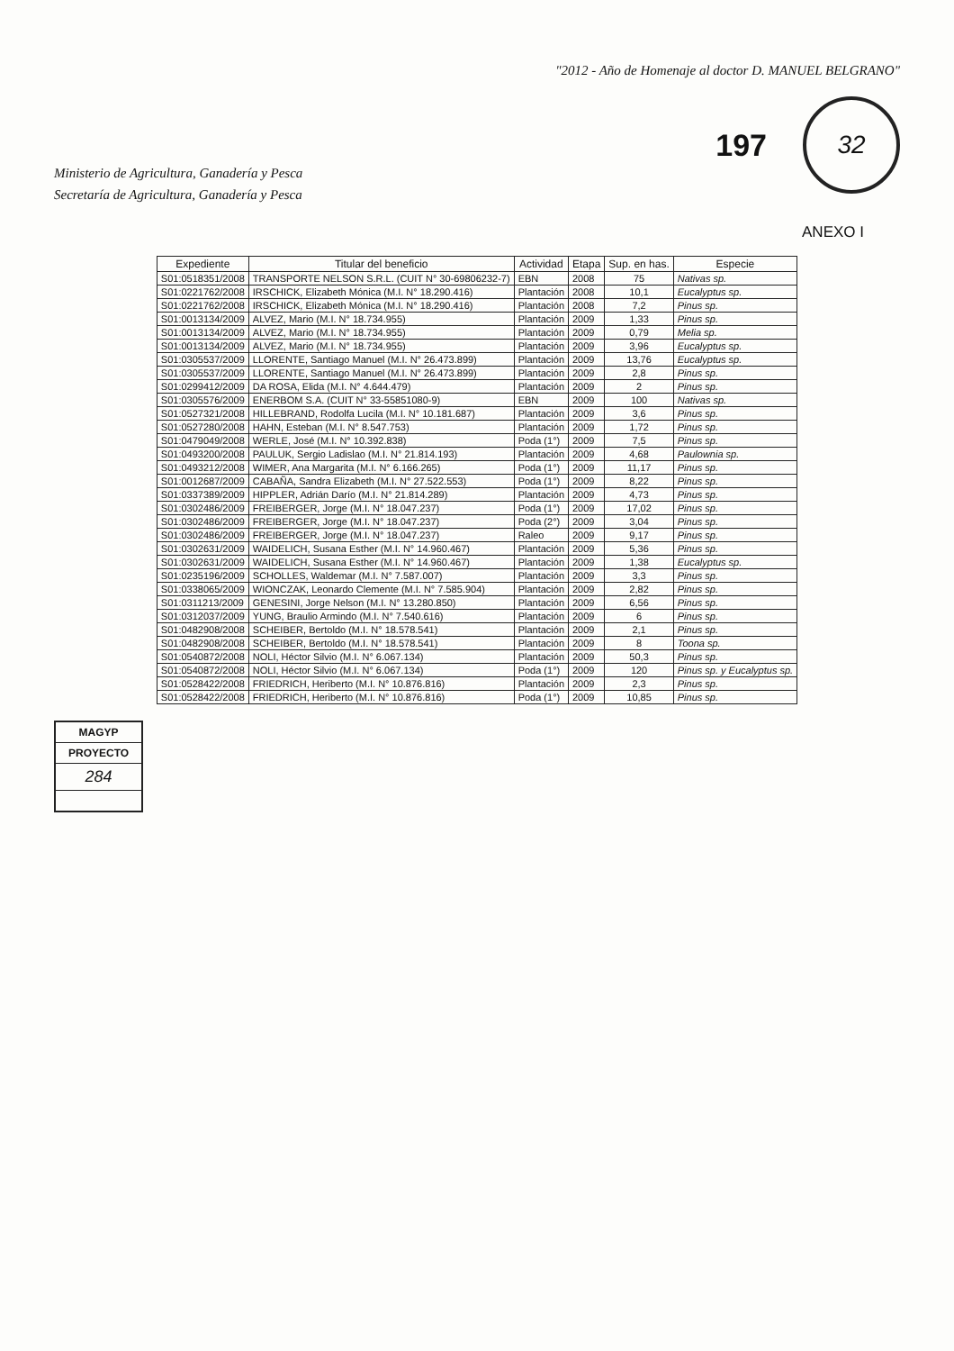Ministerio de Agricultura, Ganadería y Pesca
Secretaría de Agricultura, Ganadería y Pesca
"2012 - Año de Homenaje al doctor D. MANUEL BELGRANO"
197
32
ANEXO I
| Expediente | Titular del beneficio | Actividad | Etapa | Sup. en has. | Especie |
| --- | --- | --- | --- | --- | --- |
| S01:0518351/2008 | TRANSPORTE NELSON S.R.L. (CUIT N° 30-69806232-7) | EBN | 2008 | 75 | Nativas sp. |
| S01:0221762/2008 | IRSCHICK, Elizabeth Mónica (M.I. N° 18.290.416) | Plantación | 2008 | 10,1 | Eucalyptus sp. |
| S01:0221762/2008 | IRSCHICK, Elizabeth Mónica (M.I. N° 18.290.416) | Plantación | 2008 | 7,2 | Pinus sp. |
| S01:0013134/2009 | ALVEZ, Mario (M.I. N° 18.734.955) | Plantación | 2009 | 1,33 | Pinus sp. |
| S01:0013134/2009 | ALVEZ, Mario (M.I. N° 18.734.955) | Plantación | 2009 | 0,79 | Melia sp. |
| S01:0013134/2009 | ALVEZ, Mario (M.I. N° 18.734.955) | Plantación | 2009 | 3,96 | Eucalyptus sp. |
| S01:0305537/2009 | LLORENTE, Santiago Manuel (M.I. N° 26.473.899) | Plantación | 2009 | 13,76 | Eucalyptus sp. |
| S01:0305537/2009 | LLORENTE, Santiago Manuel (M.I. N° 26.473.899) | Plantación | 2009 | 2,8 | Pinus sp. |
| S01:0299412/2009 | DA ROSA, Elida (M.I. N° 4.644.479) | Plantación | 2009 | 2 | Pinus sp. |
| S01:0305576/2009 | ENERBOM S.A. (CUIT N° 33-55851080-9) | EBN | 2009 | 100 | Nativas sp. |
| S01:0527321/2008 | HILLEBRAND, Rodolfa Lucila (M.I. N° 10.181.687) | Plantación | 2009 | 3,6 | Pinus sp. |
| S01:0527280/2008 | HAHN, Esteban (M.I. N° 8.547.753) | Plantación | 2009 | 1,72 | Pinus sp. |
| S01:0479049/2008 | WERLE, José (M.I. N° 10.392.838) | Poda (1°) | 2009 | 7,5 | Pinus sp. |
| S01:0493200/2008 | PAULUK, Sergio Ladislao (M.I. N° 21.814.193) | Plantación | 2009 | 4,68 | Paulownia sp. |
| S01:0493212/2008 | WIMER, Ana Margarita (M.I. N° 6.166.265) | Poda (1°) | 2009 | 11,17 | Pinus sp. |
| S01:0012687/2009 | CABAÑA, Sandra Elizabeth (M.I. N° 27.522.553) | Poda (1°) | 2009 | 8,22 | Pinus sp. |
| S01:0337389/2009 | HIPPLER, Adrián Darío (M.I. N° 21.814.289) | Plantación | 2009 | 4,73 | Pinus sp. |
| S01:0302486/2009 | FREIBERGER, Jorge (M.I. N° 18.047.237) | Poda (1°) | 2009 | 17,02 | Pinus sp. |
| S01:0302486/2009 | FREIBERGER, Jorge (M.I. N° 18.047.237) | Poda (2°) | 2009 | 3,04 | Pinus sp. |
| S01:0302486/2009 | FREIBERGER, Jorge (M.I. N° 18.047.237) | Raleo | 2009 | 9,17 | Pinus sp. |
| S01:0302631/2009 | WAIDELICH, Susana Esther (M.I. N° 14.960.467) | Plantación | 2009 | 5,36 | Pinus sp. |
| S01:0302631/2009 | WAIDELICH, Susana Esther (M.I. N° 14.960.467) | Plantación | 2009 | 1,38 | Eucalyptus sp. |
| S01:0235196/2009 | SCHOLLES, Waldemar (M.I. N° 7.587.007) | Plantación | 2009 | 3,3 | Pinus sp. |
| S01:0338065/2009 | WIONCZAK, Leonardo Clemente (M.I. N° 7.585.904) | Plantación | 2009 | 2,82 | Pinus sp. |
| S01:0311213/2009 | GENESINI, Jorge Nelson (M.I. N° 13.280.850) | Plantación | 2009 | 6,56 | Pinus sp. |
| S01:0312037/2009 | YUNG, Braulio Armindo (M.I. N° 7.540.616) | Plantación | 2009 | 6 | Pinus sp. |
| S01:0482908/2008 | SCHEIBER, Bertoldo (M.I. N° 18.578.541) | Plantación | 2009 | 2,1 | Pinus sp. |
| S01:0482908/2008 | SCHEIBER, Bertoldo (M.I. N° 18.578.541) | Plantación | 2009 | 8 | Toona sp. |
| S01:0540872/2008 | NOLI, Héctor Silvio (M.I. N° 6.067.134) | Plantación | 2009 | 50,3 | Pinus sp. |
| S01:0540872/2008 | NOLI, Héctor Silvio (M.I. N° 6.067.134) | Poda (1°) | 2009 | 120 | Pinus sp. y Eucalyptus sp. |
| S01:0528422/2008 | FRIEDRICH, Heriberto (M.I. N° 10.876.816) | Plantación | 2009 | 2,3 | Pinus sp. |
| S01:0528422/2008 | FRIEDRICH, Heriberto (M.I. N° 10.876.816) | Poda (1°) | 2009 | 10,85 | Pinus sp. |
MAGYP
PROYECTO
284